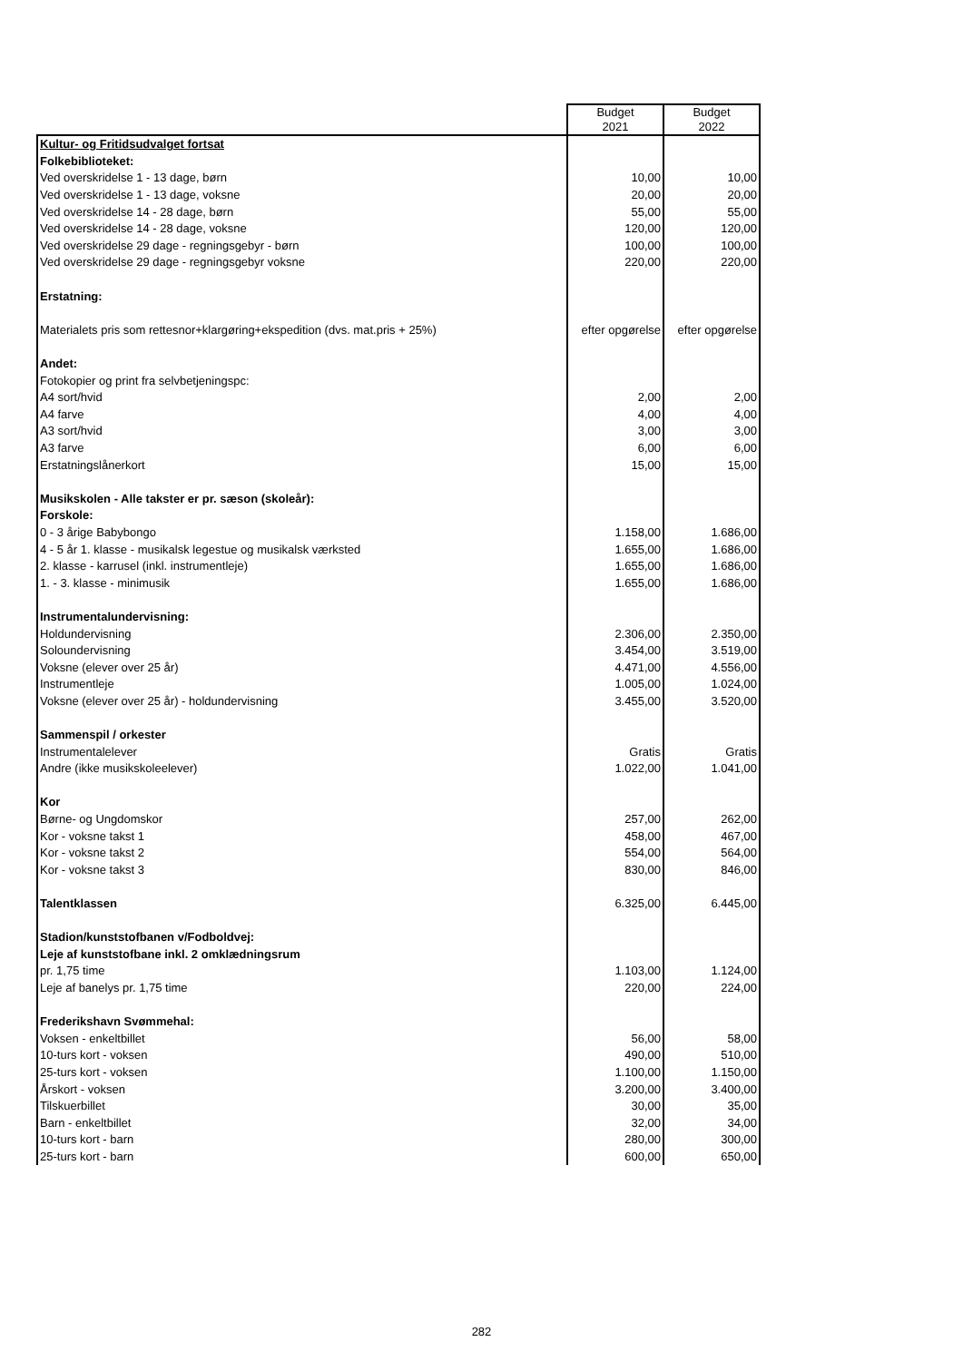| | Budget 2021 | Budget 2022 |
| Kultur- og Fritidsudvalget fortsat | | |
| Folkebiblioteket: | | |
| Ved overskridelse 1 - 13 dage, børn | 10,00 | 10,00 |
| Ved overskridelse 1 - 13 dage, voksne | 20,00 | 20,00 |
| Ved overskridelse 14 - 28 dage, børn | 55,00 | 55,00 |
| Ved overskridelse 14 - 28 dage, voksne | 120,00 | 120,00 |
| Ved overskridelse 29 dage - regningsgebyr - børn | 100,00 | 100,00 |
| Ved overskridelse 29 dage - regningsgebyr voksne | 220,00 | 220,00 |
| Erstatning: | | |
| Materialets pris som rettesnor+klargøring+ekspedition (dvs. mat.pris + 25%) | efter opgørelse | efter opgørelse |
| Andet: | | |
| Fotokopier og print fra selvbetjeningspc: | | |
| A4 sort/hvid | 2,00 | 2,00 |
| A4 farve | 4,00 | 4,00 |
| A3 sort/hvid | 3,00 | 3,00 |
| A3 farve | 6,00 | 6,00 |
| Erstatningslånerkort | 15,00 | 15,00 |
| Musikskolen - Alle takster er pr. sæson (skoleår): | | |
| Forskole: | | |
| 0 - 3 årige Babybongo | 1.158,00 | 1.686,00 |
| 4 - 5 år 1. klasse - musikalsk legestue og musikalsk værksted | 1.655,00 | 1.686,00 |
| 2. klasse - karrusel (inkl. instrumentleje) | 1.655,00 | 1.686,00 |
| 1. - 3. klasse - minimusik | 1.655,00 | 1.686,00 |
| Instrumentalundervisning: | | |
| Holdundervisning | 2.306,00 | 2.350,00 |
| Soloundervisning | 3.454,00 | 3.519,00 |
| Voksne (elever over 25 år) | 4.471,00 | 4.556,00 |
| Instrumentleje | 1.005,00 | 1.024,00 |
| Voksne (elever over 25 år) - holdundervisning | 3.455,00 | 3.520,00 |
| Sammenspil / orkester | | |
| Instrumentalelever | Gratis | Gratis |
| Andre (ikke musikskoleelever) | 1.022,00 | 1.041,00 |
| Kor | | |
| Børne- og Ungdomskor | 257,00 | 262,00 |
| Kor - voksne takst 1 | 458,00 | 467,00 |
| Kor - voksne takst 2 | 554,00 | 564,00 |
| Kor - voksne takst 3 | 830,00 | 846,00 |
| Talentklassen | 6.325,00 | 6.445,00 |
| Stadion/kunststofbanen v/Fodboldvej: | | |
| Leje af kunststofbane inkl. 2 omklædningsrum | | |
| pr. 1,75 time | 1.103,00 | 1.124,00 |
| Leje af banelys pr. 1,75 time | 220,00 | 224,00 |
| Frederikshavn Svømmehal: | | |
| Voksen - enkeltbillet | 56,00 | 58,00 |
| 10-turs kort - voksen | 490,00 | 510,00 |
| 25-turs kort - voksen | 1.100,00 | 1.150,00 |
| Årskort - voksen | 3.200,00 | 3.400,00 |
| Tilskuerbillet | 30,00 | 35,00 |
| Barn - enkeltbillet | 32,00 | 34,00 |
| 10-turs kort - barn | 280,00 | 300,00 |
| 25-turs kort - barn | 600,00 | 650,00 |
282